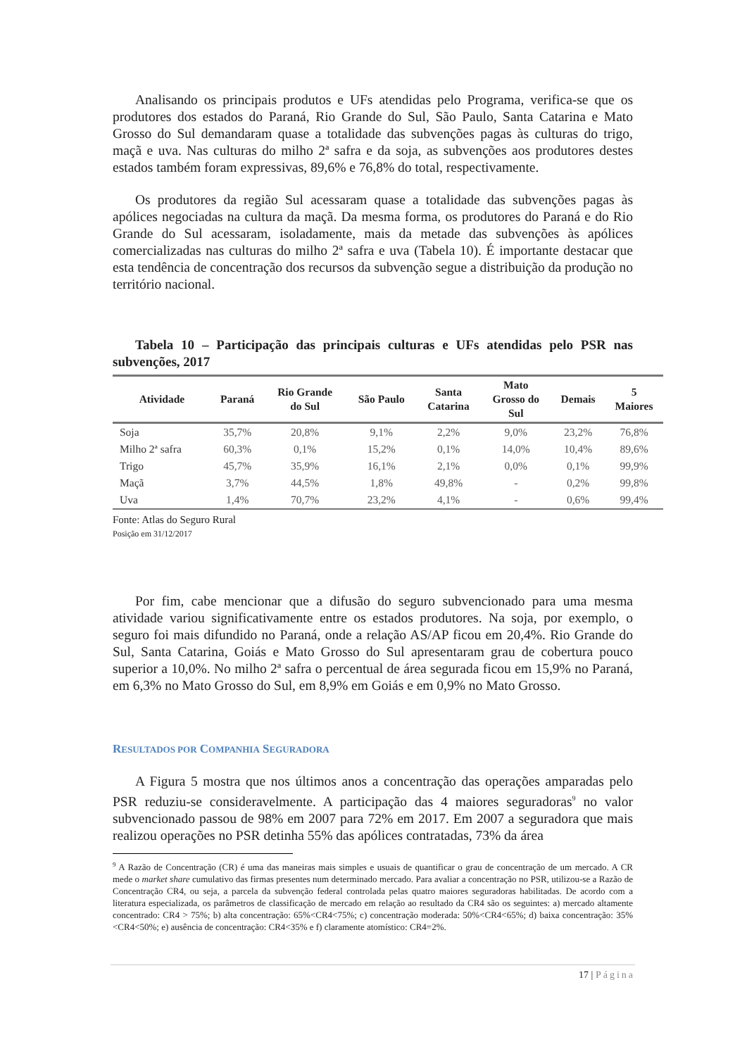Analisando os principais produtos e UFs atendidas pelo Programa, verifica-se que os produtores dos estados do Paraná, Rio Grande do Sul, São Paulo, Santa Catarina e Mato Grosso do Sul demandaram quase a totalidade das subvenções pagas às culturas do trigo, maçã e uva. Nas culturas do milho 2ª safra e da soja, as subvenções aos produtores destes estados também foram expressivas, 89,6% e 76,8% do total, respectivamente.
Os produtores da região Sul acessaram quase a totalidade das subvenções pagas às apólices negociadas na cultura da maçã. Da mesma forma, os produtores do Paraná e do Rio Grande do Sul acessaram, isoladamente, mais da metade das subvenções às apólices comercializadas nas culturas do milho 2ª safra e uva (Tabela 10). É importante destacar que esta tendência de concentração dos recursos da subvenção segue a distribuição da produção no território nacional.
Tabela 10 – Participação das principais culturas e UFs atendidas pelo PSR nas subvenções, 2017
| Atividade | Paraná | Rio Grande do Sul | São Paulo | Santa Catarina | Mato Grosso do Sul | Demais | 5 Maiores |
| --- | --- | --- | --- | --- | --- | --- | --- |
| Soja | 35,7% | 20,8% | 9,1% | 2,2% | 9,0% | 23,2% | 76,8% |
| Milho 2ª safra | 60,3% | 0,1% | 15,2% | 0,1% | 14,0% | 10,4% | 89,6% |
| Trigo | 45,7% | 35,9% | 16,1% | 2,1% | 0,0% | 0,1% | 99,9% |
| Maçã | 3,7% | 44,5% | 1,8% | 49,8% | - | 0,2% | 99,8% |
| Uva | 1,4% | 70,7% | 23,2% | 4,1% | - | 0,6% | 99,4% |
Fonte: Atlas do Seguro Rural
Posição em 31/12/2017
Por fim, cabe mencionar que a difusão do seguro subvencionado para uma mesma atividade variou significativamente entre os estados produtores. Na soja, por exemplo, o seguro foi mais difundido no Paraná, onde a relação AS/AP ficou em 20,4%. Rio Grande do Sul, Santa Catarina, Goiás e Mato Grosso do Sul apresentaram grau de cobertura pouco superior a 10,0%. No milho 2ª safra o percentual de área segurada ficou em 15,9% no Paraná, em 6,3% no Mato Grosso do Sul, em 8,9% em Goiás e em 0,9% no Mato Grosso.
RESULTADOS POR COMPANHIA SEGURADORA
A Figura 5 mostra que nos últimos anos a concentração das operações amparadas pelo PSR reduziu-se consideravelmente. A participação das 4 maiores seguradoras<sup>9</sup> no valor subvencionado passou de 98% em 2007 para 72% em 2017. Em 2007 a seguradora que mais realizou operações no PSR detinha 55% das apólices contratadas, 73% da área
<sup>9</sup> A Razão de Concentração (CR) é uma das maneiras mais simples e usuais de quantificar o grau de concentração de um mercado. A CR mede o market share cumulativo das firmas presentes num determinado mercado. Para avaliar a concentração no PSR, utilizou-se a Razão de Concentração CR4, ou seja, a parcela da subvenção federal controlada pelas quatro maiores seguradoras habilitadas. De acordo com a literatura especializada, os parâmetros de classificação de mercado em relação ao resultado da CR4 são os seguintes: a) mercado altamente concentrado: CR4 > 75%; b) alta concentração: 65%<CR4<75%; c) concentração moderada: 50%<CR4<65%; d) baixa concentração: 35%<CR4<50%; e) ausência de concentração: CR4<35% e f) claramente atomístico: CR4=2%.
17 | Página